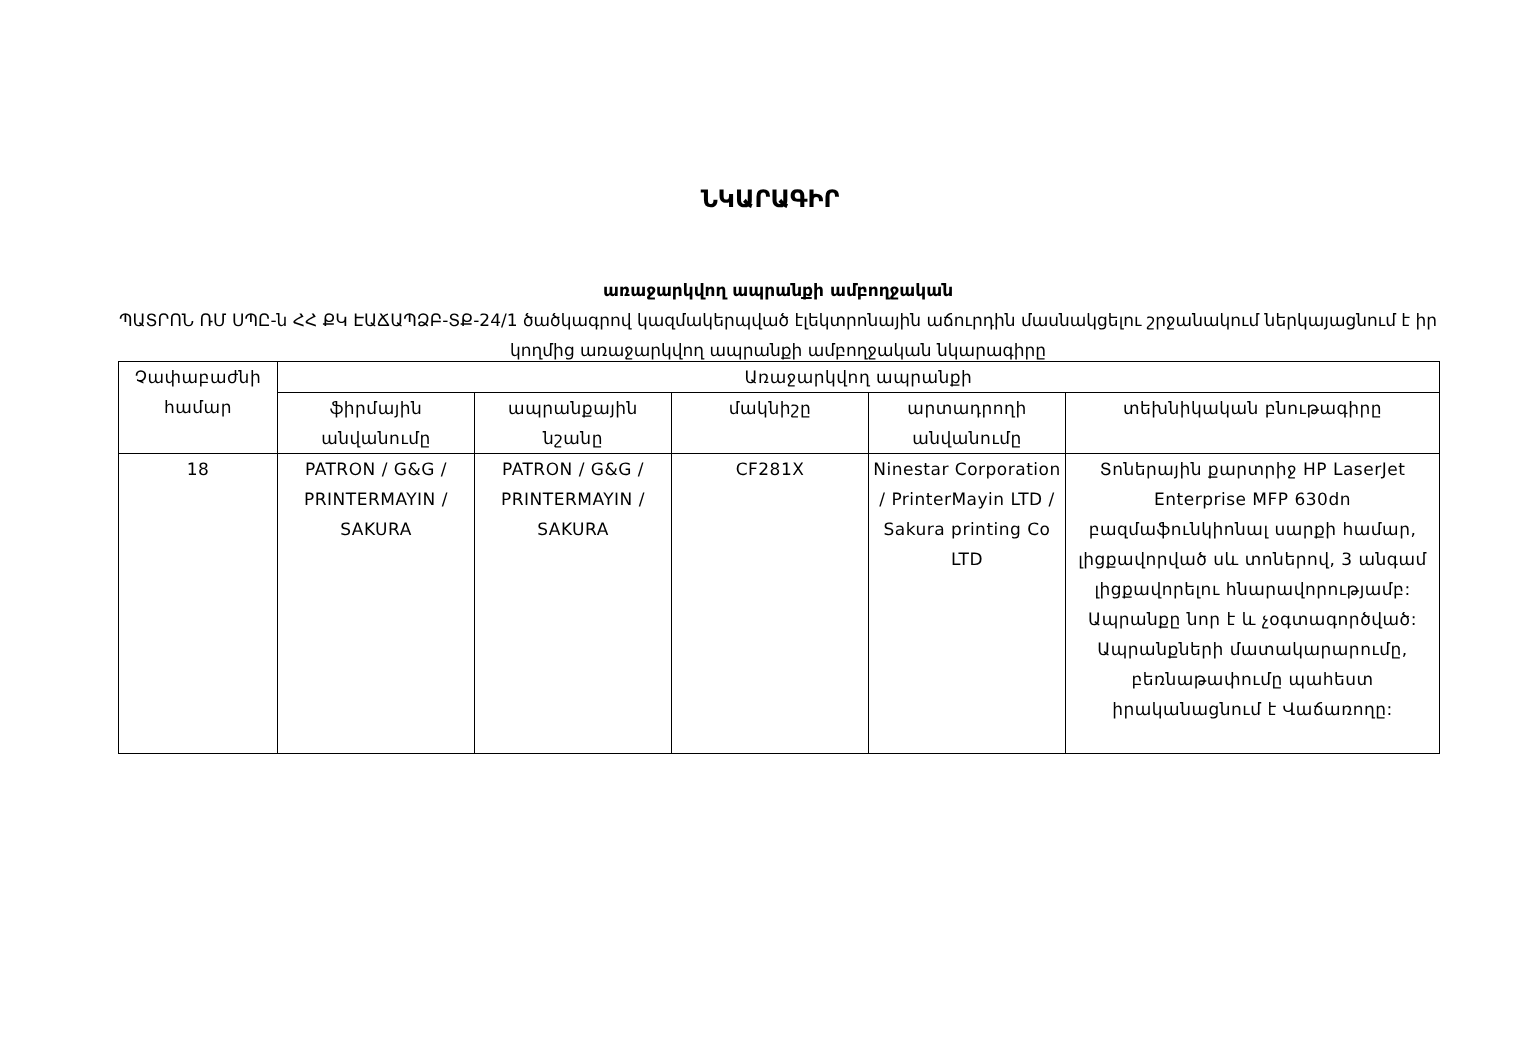ՆԿԱՐԱԳԻՐ
առաջարկվող ապրանքի ամբողջական
ՊԱՏՐՈՆ ՌՄ ՍՊԸ-ն ՀՀ ՔԿ ԷԱՃԱՊՁԲ-ՏՔ-24/1 ծածկագրով կազմակերպված էլեկտրոնային աճուրդին մասնակցելու շրջանակում ներկայացնում է իր կողմից առաջարկվող ապրանքի ամբողջական նկարագիրը
| Չափաբաժնի համար | Առաջարկվող ապրանքի | | | | |
| --- | --- | --- | --- | --- | --- |
| | ֆիրմային անվանումը | ապրանքային նշանը | մակնիշը | արտադրողի անվանումը | տեխնիկական բնութագիրը |
| 18 | PATRON / G&G / PRINTERMAYIN / SAKURA | PATRON / G&G / PRINTERMAYIN / SAKURA | CF281X | Ninestar Corporation / PrinterMayin LTD / Sakura printing Co LTD | Տոներային քարտրիջ HP LaserJet Enterprise MFP 630dn բազմաֆունկիոնալ սարքի համար, լիցքավորված սև տոներով, 3 անգամ լիցքավորելու հնարավորությամբ: Ապրանքը նոր է և չօգտագործված: Ապրանքների մատակարարումը, բեռնաթափումը պահեստ իրականացնում է Վաճառողը: |